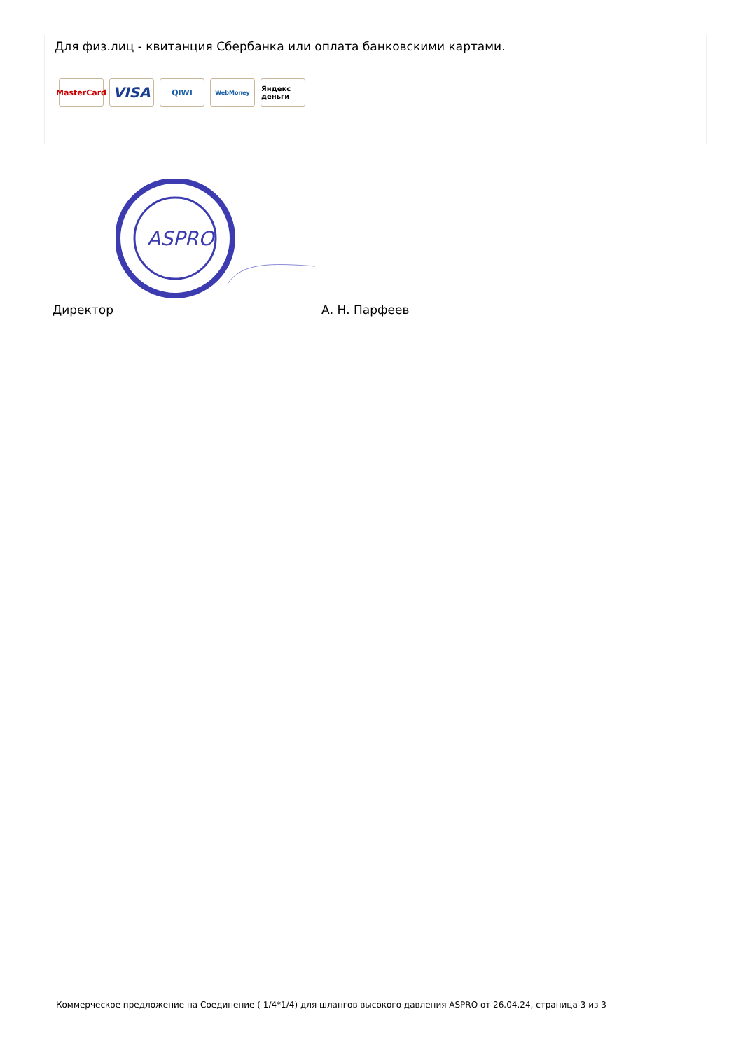Для физ.лиц - квитанция Сбербанка или оплата банковскими картами.
MasterCard
VISA
QIWI
WebMoney
Яндекс деньги
ASPRO
Директор А. Н. Парфеев
Коммерческое предложение на Соединение ( 1/4*1/4) для шлангов высокого давления ASPRO от 26.04.24, страница 3 из 3